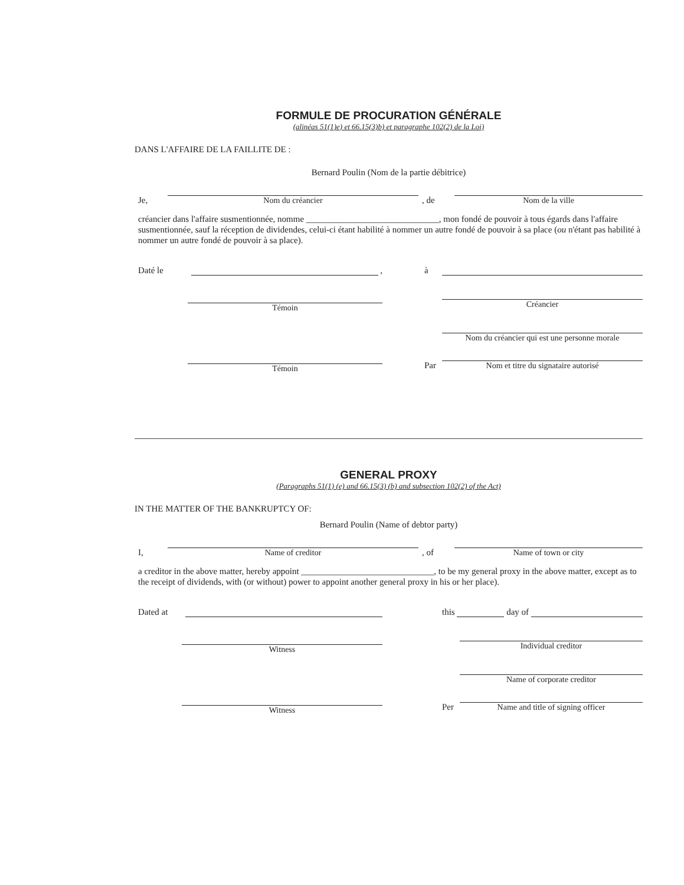FORMULE DE PROCURATION GÉNÉRALE
(alinéas 51(1)e) et 66.15(3)b) et paragraphe 102(2) de la Loi)
DANS L'AFFAIRE DE LA FAILLITE DE :
Bernard Poulin (Nom de la partie débitrice)
Je,
Nom du créancier
, de
Nom de la ville
créancier dans l'affaire susmentionnée, nomme ______________________________, mon fondé de pouvoir à tous égards dans l'affaire susmentionnée, sauf la réception de dividendes, celui-ci étant habilité à nommer un autre fondé de pouvoir à sa place (ou n'étant pas habilité à nommer un autre fondé de pouvoir à sa place).
Daté le
,
Témoin
Témoin
à
Créancier
Nom du créancier qui est une personne morale
Par
Nom et titre du signataire autorisé
GENERAL PROXY
(Paragraphs 51(1) (e) and 66.15(3) (b) and subsection 102(2) of the Act)
IN THE MATTER OF THE BANKRUPTCY OF:
Bernard Poulin (Name of debtor party)
I,
Name of creditor
, of
Name of town or city
a creditor in the above matter, hereby appoint ______________________________, to be my general proxy in the above matter, except as to the receipt of dividends, with (or without) power to appoint another general proxy in his or her place).
Dated at
Witness
Witness
this
day of
Individual creditor
Name of corporate creditor
Per
Name and title of signing officer